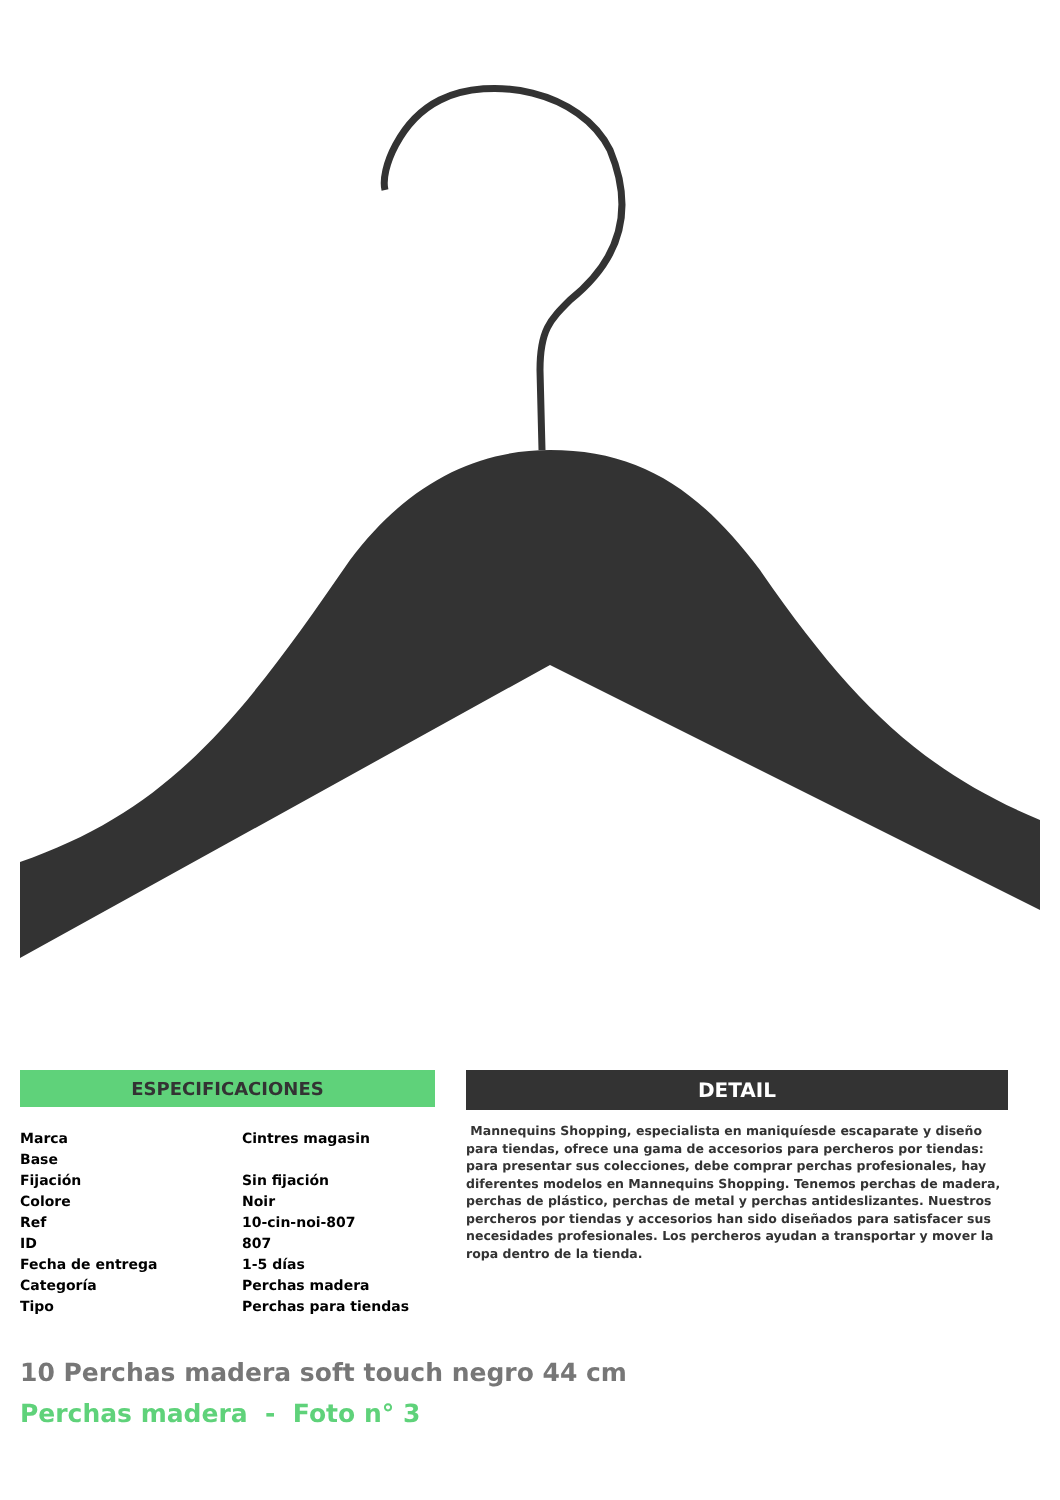ESPECIFICACIONES
| Marca | Cintres magasin |
| Base | |
| Fijación | Sin fijación |
| Colore | Noir |
| Ref | 10-cin-noi-807 |
| ID | 807 |
| Fecha de entrega | 1-5 días |
| Categoría | Perchas madera |
| Tipo | Perchas para tiendas |
DETAIL
Mannequins Shopping, especialista en maniquíesde escaparate y diseño para tiendas, ofrece una gama de accesorios para percheros por tiendas: para presentar sus colecciones, debe comprar perchas profesionales, hay diferentes modelos en Mannequins Shopping. Tenemos perchas de madera, perchas de plástico, perchas de metal y perchas antideslizantes. Nuestros percheros por tiendas y accesorios han sido diseñados para satisfacer sus necesidades profesionales. Los percheros ayudan a transportar y mover la ropa dentro de la tienda.
10 Perchas madera soft touch negro 44 cm
Perchas madera - Foto n° 3